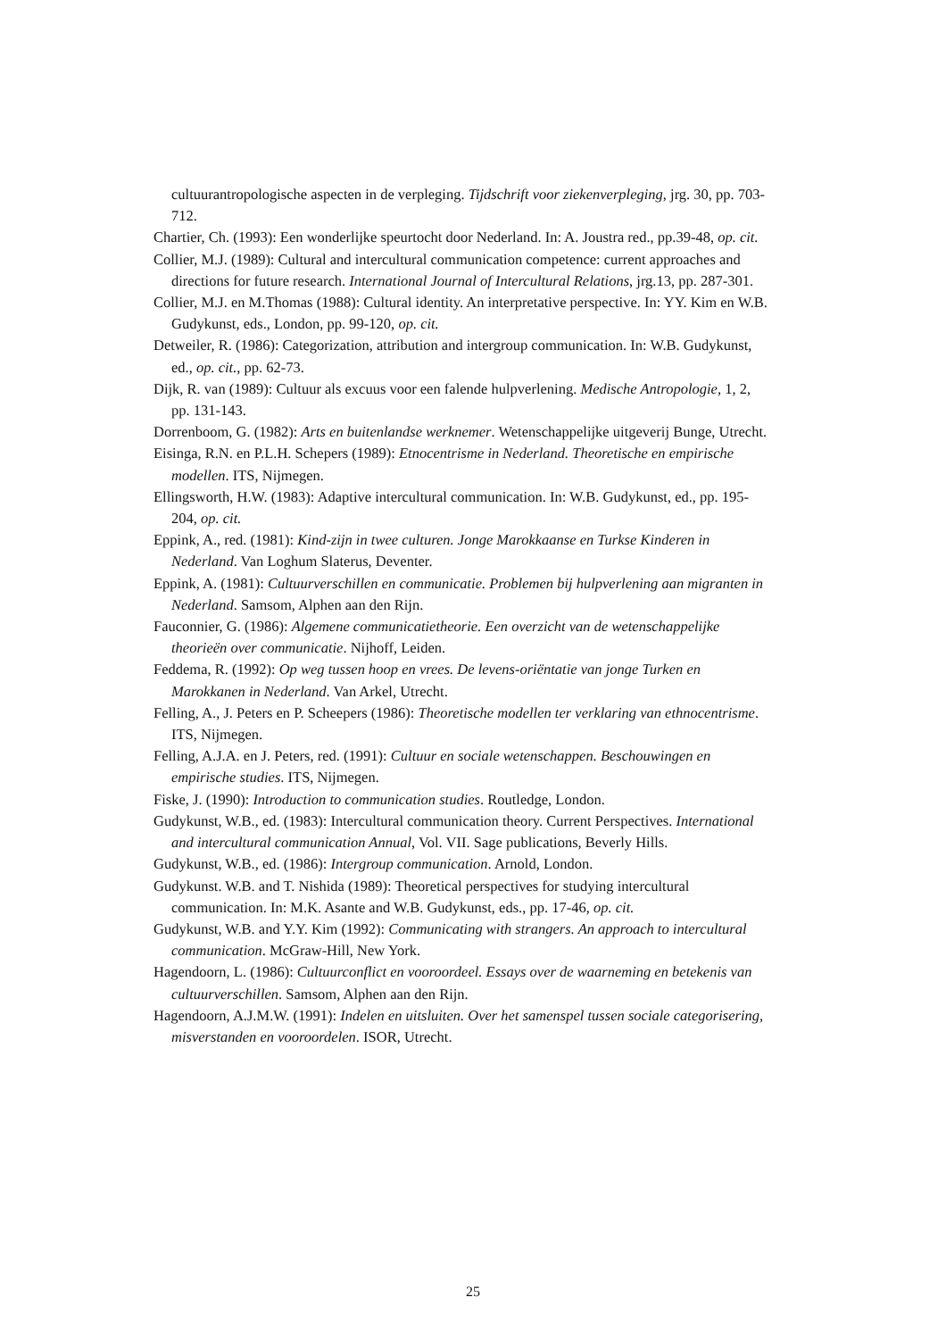cultuurantropologische aspecten in de verpleging. Tijdschrift voor ziekenverpleging, jrg. 30, pp. 703-712.
Chartier, Ch. (1993): Een wonderlijke speurtocht door Nederland. In: A. Joustra red., pp.39-48, op. cit.
Collier, M.J. (1989): Cultural and intercultural communication competence: current approaches and directions for future research. International Journal of Intercultural Relations, jrg.13, pp. 287-301.
Collier, M.J. en M.Thomas (1988): Cultural identity. An interpretative perspective. In: YY. Kim en W.B. Gudykunst, eds., London, pp. 99-120, op. cit.
Detweiler, R. (1986): Categorization, attribution and intergroup communication. In: W.B. Gudykunst, ed., op. cit., pp. 62-73.
Dijk, R. van (1989): Cultuur als excuus voor een falende hulpverlening. Medische Antropologie, 1, 2, pp. 131-143.
Dorrenboom, G. (1982): Arts en buitenlandse werknemer. Wetenschappelijke uitgeverij Bunge, Utrecht.
Eisinga, R.N. en P.L.H. Schepers (1989): Etnocentrisme in Nederland. Theoretische en empirische modellen. ITS, Nijmegen.
Ellingsworth, H.W. (1983): Adaptive intercultural communication. In: W.B. Gudykunst, ed., pp. 195-204, op. cit.
Eppink, A., red. (1981): Kind-zijn in twee culturen. Jonge Marokkaanse en Turkse Kinderen in Nederland. Van Loghum Slaterus, Deventer.
Eppink, A. (1981): Cultuurverschillen en communicatie. Problemen bij hulpverlening aan migranten in Nederland. Samsom, Alphen aan den Rijn.
Fauconnier, G. (1986): Algemene communicatietheorie. Een overzicht van de wetenschappelijke theorieën over communicatie. Nijhoff, Leiden.
Feddema, R. (1992): Op weg tussen hoop en vrees. De levens-oriëntatie van jonge Turken en Marokkanen in Nederland. Van Arkel, Utrecht.
Felling, A., J. Peters en P. Scheepers (1986): Theoretische modellen ter verklaring van ethnocentrisme. ITS, Nijmegen.
Felling, A.J.A. en J. Peters, red. (1991): Cultuur en sociale wetenschappen. Beschouwingen en empirische studies. ITS, Nijmegen.
Fiske, J. (1990): Introduction to communication studies. Routledge, London.
Gudykunst, W.B., ed. (1983): Intercultural communication theory. Current Perspectives. International and intercultural communication Annual, Vol. VII. Sage publications, Beverly Hills.
Gudykunst, W.B., ed. (1986): Intergroup communication. Arnold, London.
Gudykunst. W.B. and T. Nishida (1989): Theoretical perspectives for studying intercultural communication. In: M.K. Asante and W.B. Gudykunst, eds., pp. 17-46, op. cit.
Gudykunst, W.B. and Y.Y. Kim (1992): Communicating with strangers. An approach to intercultural communication. McGraw-Hill, New York.
Hagendoorn, L. (1986): Cultuurconflict en vooroordeel. Essays over de waarneming en betekenis van cultuurverschillen. Samsom, Alphen aan den Rijn.
Hagendoorn, A.J.M.W. (1991): Indelen en uitsluiten. Over het samenspel tussen sociale categorisering, misverstanden en vooroordelen. ISOR, Utrecht.
25